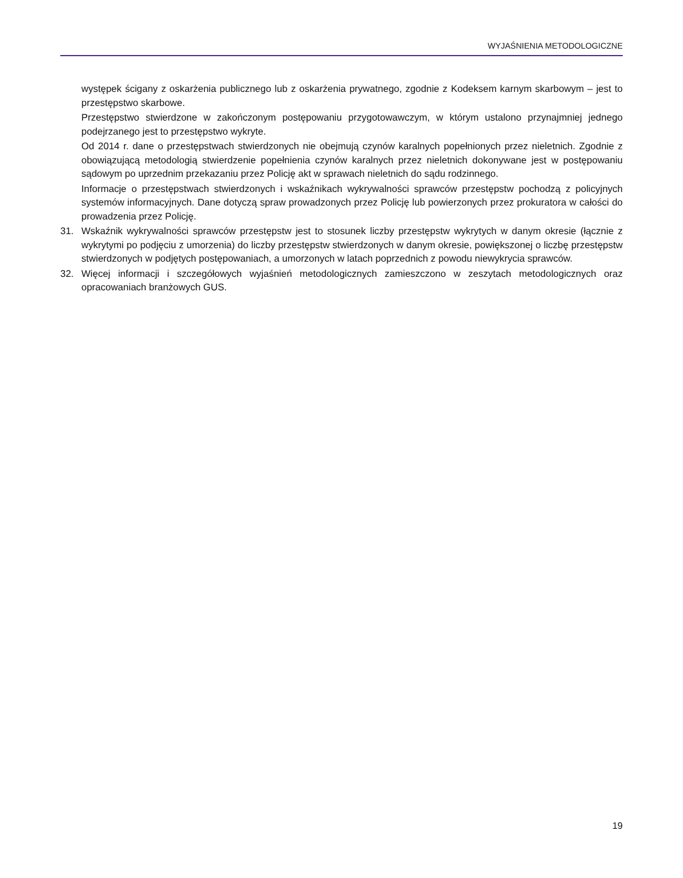WYJAŚNIENIA METODOLOGICZNE
występek ścigany z oskarżenia publicznego lub z oskarżenia prywatnego, zgodnie z Kodeksem karnym skarbowym – jest to przestępstwo skarbowe.
Przestępstwo stwierdzone w zakończonym postępowaniu przygotowawczym, w którym ustalono przynajmniej jednego podejrzanego jest to przestępstwo wykryte.
Od 2014 r. dane o przestępstwach stwierdzonych nie obejmują czynów karalnych popełnionych przez nieletnich. Zgodnie z obowiązującą metodologią stwierdzenie popełnienia czynów karalnych przez nieletnich dokonywane jest w postępowaniu sądowym po uprzednim przekazaniu przez Policję akt w sprawach nieletnich do sądu rodzinnego.
Informacje o przestępstwach stwierdzonych i wskaźnikach wykrywalności sprawców przestępstw pochodzą z policyjnych systemów informacyjnych. Dane dotyczą spraw prowadzonych przez Policję lub powierzonych przez prokuratora w całości do prowadzenia przez Policję.
31. Wskaźnik wykrywalności sprawców przestępstw jest to stosunek liczby przestępstw wykrytych w danym okresie (łącznie z wykrytymi po podjęciu z umorzenia) do liczby przestępstw stwierdzonych w danym okresie, powiększonej o liczbę przestępstw stwierdzonych w podjętych postępowaniach, a umorzonych w latach poprzednich z powodu niewykrycia sprawców.
32. Więcej informacji i szczegółowych wyjaśnień metodologicznych zamieszczono w zeszytach metodologicznych oraz opracowaniach branżowych GUS.
19